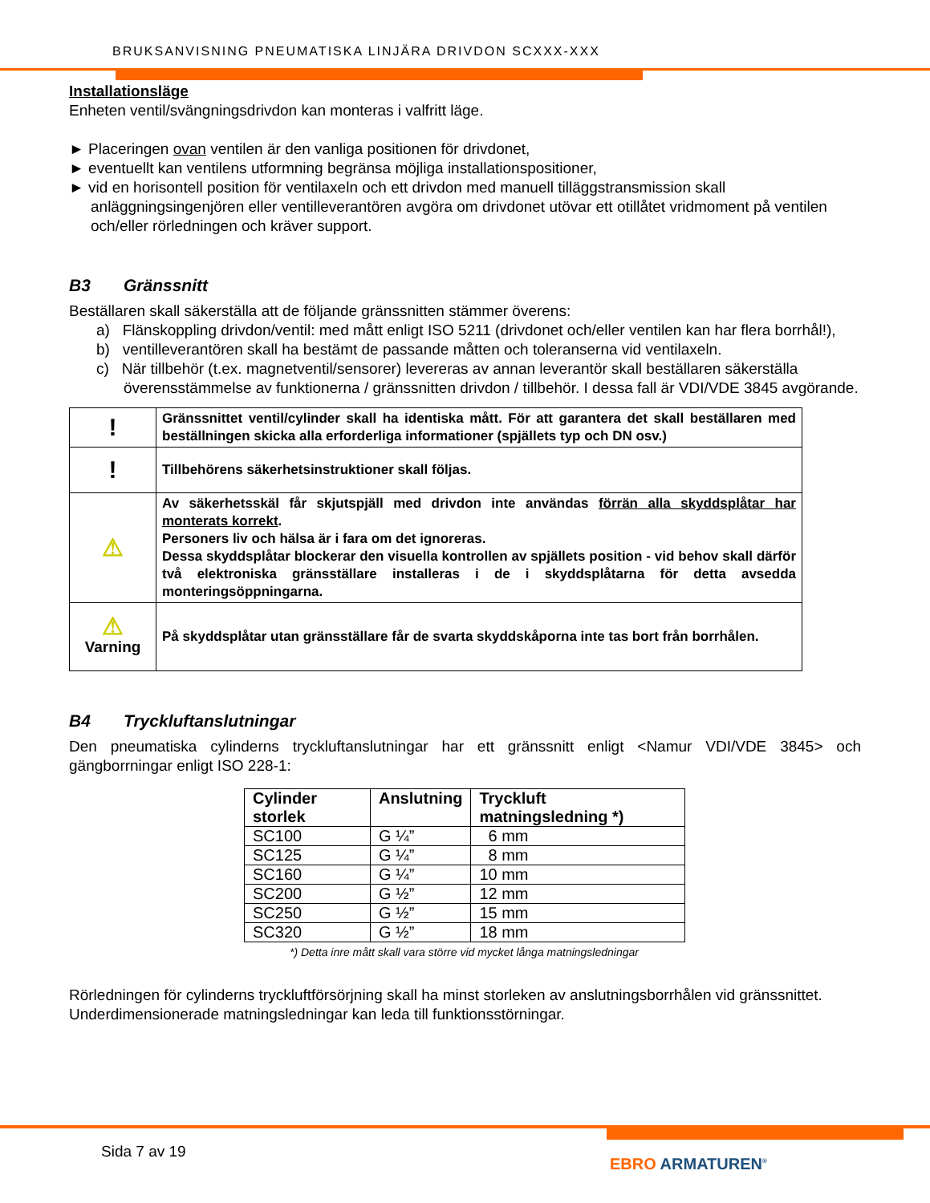BRUKSANVISNING PNEUMATISKA LINJÄRA DRIVDON SCXXX-XXX
Installationsläge
Enheten ventil/svängningsdrivdon kan monteras i valfritt läge.
► Placeringen ovan ventilen är den vanliga positionen för drivdonet,
► eventuellt kan ventilens utformning begränsa möjliga installationspositioner,
► vid en horisontell position för ventilaxeln och ett drivdon med manuell tilläggstransmission skall anläggningsingenjören eller ventilleverantören avgöra om drivdonet utövar ett otillåtet vridmoment på ventilen och/eller rörledningen och kräver support.
B3 Gränssnitt
Beställaren skall säkerställa att de följande gränssnitten stämmer överens:
a) Flänskoppling drivdon/ventil: med mått enligt ISO 5211 (drivdonet och/eller ventilen kan har flera borrhål!),
b) ventilleverantören skall ha bestämt de passande måtten och toleranserna vid ventilaxeln.
c) När tillbehör (t.ex. magnetventil/sensorer) levereras av annan leverantör skall beställaren säkerställa överensstämmelse av funktionerna / gränssnitten drivdon / tillbehör. I dessa fall är VDI/VDE 3845 avgörande.
| ! | Gränssnittet ventil/cylinder skall ha identiska mått. För att garantera det skall beställaren med beställningen skicka alla erforderliga informationer (spjällets typ och DN osv.) |
| ! | Tillbehörens säkerhetsinstruktioner skall följas. |
| ⚠ | Av säkerhetsskäl får skjutspjäll med drivdon inte användas förrän alla skyddsplåtar har monterats korrekt . Personers liv och hälsa är i fara om det ignoreras. Dessa skyddsplåtar blockerar den visuella kontrollen av spjällets position - vid behov skall därför två elektroniska gränsställare installeras i de i skyddsplåtarna för detta avsedda monteringsöppningarna. |
| ⚠ Varning | På skyddsplåtar utan gränsställare får de svarta skyddskåporna inte tas bort från borrhålen. |
B4 Tryckluftanslutningar
Den pneumatiska cylinderns tryckluftanslutningar har ett gränssnitt enligt <Namur VDI/VDE 3845> och gängborrningar enligt ISO 228-1:
| Cylinder storlek | Anslutning | Tryckluft matningsledning *) |
| --- | --- | --- |
| SC100 | G ¼” | 6 mm |
| SC125 | G ¼” | 8 mm |
| SC160 | G ¼” | 10 mm |
| SC200 | G ½” | 12 mm |
| SC250 | G ½” | 15 mm |
| SC320 | G ½” | 18 mm |
*) Detta inre mått skall vara större vid mycket långa matningsledningar
Rörledningen för cylinderns tryckluftförsörjning skall ha minst storleken av anslutningsborrhålen vid gränssnittet.
Underdimensionerade matningsledningar kan leda till funktionsstörningar.
Sida 7 av 19
EBRO ARMATUREN<sup>®</sup>